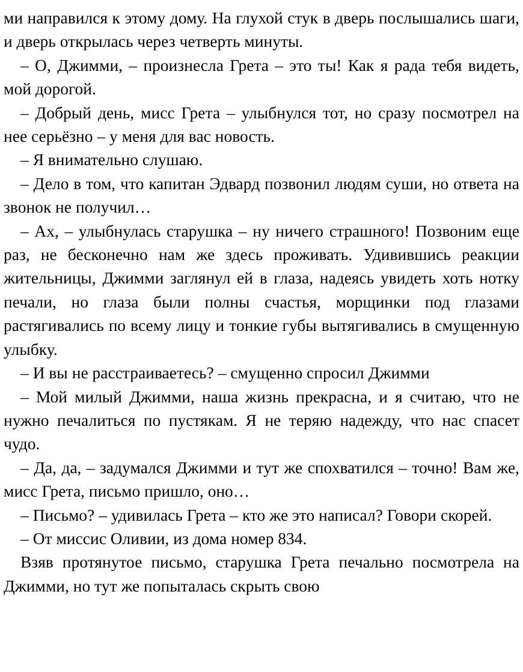ми направился к этому дому. На глухой стук в дверь послышались шаги, и дверь открылась через четверть минуты.
– О, Джимми, – произнесла Грета – это ты! Как я рада тебя видеть, мой дорогой.
– Добрый день, мисс Грета – улыбнулся тот, но сразу посмотрел на нее серьёзно – у меня для вас новость.
– Я внимательно слушаю.
– Дело в том, что капитан Эдвард позвонил людям суши, но ответа на звонок не получил…
– Ах, – улыбнулась старушка – ну ничего страшного! Позвоним еще раз, не бесконечно нам же здесь проживать. Удивившись реакции жительницы, Джимми заглянул ей в глаза, надеясь увидеть хоть нотку печали, но глаза были полны счастья, морщинки под глазами растягивались по всему лицу и тонкие губы вытягивались в смущенную улыбку.
– И вы не расстраиваетесь? – смущенно спросил Джимми
– Мой милый Джимми, наша жизнь прекрасна, и я считаю, что не нужно печалиться по пустякам. Я не теряю надежду, что нас спасет чудо.
– Да, да, – задумался Джимми и тут же спохватился – точно! Вам же, мисс Грета, письмо пришло, оно…
– Письмо? – удивилась Грета – кто же это написал? Говори скорей.
– От миссис Оливии, из дома номер 834.
Взяв протянутое письмо, старушка Грета печально посмотрела на Джимми, но тут же попыталась скрыть свою